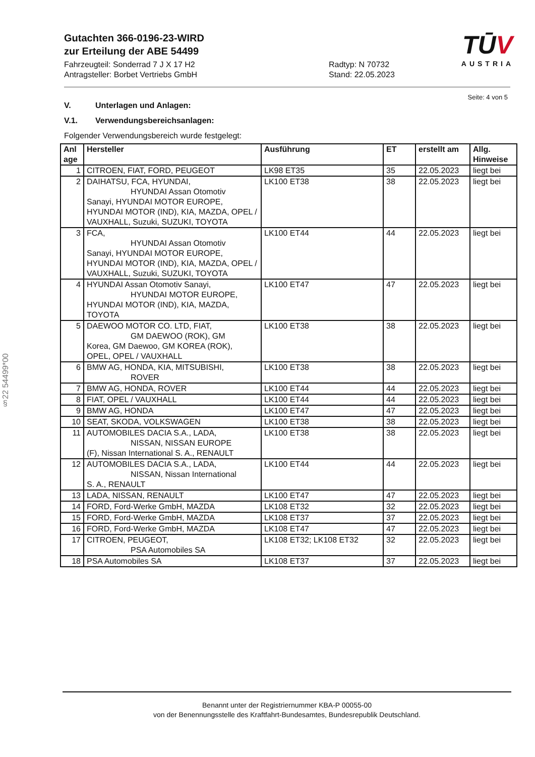TŪV
AUSTRIA
Gutachten 366-0196-23-WIRD
zur Erteilung der ABE 54499
Fahrzeugteil: Sonderrad 7 J X 17 H2
Antragsteller: Borbet Vertriebs GmbH
Radtyp: N 70732
Stand: 22.05.2023
Seite: 4 von 5
V. Unterlagen und Anlagen:
V.1. Verwendungsbereichsanlagen:
Folgender Verwendungsbereich wurde festgelegt:
| Anl age | Hersteller | Ausführung | ET | erstellt am | Allg. Hinweise |
| --- | --- | --- | --- | --- | --- |
| 1 | CITROEN, FIAT, FORD, PEUGEOT | LK98 ET35 | 35 | 22.05.2023 | liegt bei |
| 2 | DAIHATSU, FCA, HYUNDAI, HYUNDAI Assan Otomotiv Sanayi, HYUNDAI MOTOR EUROPE, HYUNDAI MOTOR (IND), KIA, MAZDA, OPEL / VAUXHALL, Suzuki, SUZUKI, TOYOTA | LK100 ET38 | 38 | 22.05.2023 | liegt bei |
| 3 | FCA, HYUNDAI Assan Otomotiv Sanayi, HYUNDAI MOTOR EUROPE, HYUNDAI MOTOR (IND), KIA, MAZDA, OPEL / VAUXHALL, Suzuki, SUZUKI, TOYOTA | LK100 ET44 | 44 | 22.05.2023 | liegt bei |
| 4 | HYUNDAI Assan Otomotiv Sanayi, HYUNDAI MOTOR EUROPE, HYUNDAI MOTOR (IND), KIA, MAZDA, TOYOTA | LK100 ET47 | 47 | 22.05.2023 | liegt bei |
| 5 | DAEWOO MOTOR CO. LTD, FIAT, GM DAEWOO (ROK), GM Korea, GM Daewoo, GM KOREA (ROK), OPEL, OPEL / VAUXHALL | LK100 ET38 | 38 | 22.05.2023 | liegt bei |
| 6 | BMW AG, HONDA, KIA, MITSUBISHI, ROVER | LK100 ET38 | 38 | 22.05.2023 | liegt bei |
| 7 | BMW AG, HONDA, ROVER | LK100 ET44 | 44 | 22.05.2023 | liegt bei |
| 8 | FIAT, OPEL / VAUXHALL | LK100 ET44 | 44 | 22.05.2023 | liegt bei |
| 9 | BMW AG, HONDA | LK100 ET47 | 47 | 22.05.2023 | liegt bei |
| 10 | SEAT, SKODA, VOLKSWAGEN | LK100 ET38 | 38 | 22.05.2023 | liegt bei |
| 11 | AUTOMOBILES DACIA S.A., LADA, NISSAN, NISSAN EUROPE (F), Nissan International S. A., RENAULT | LK100 ET38 | 38 | 22.05.2023 | liegt bei |
| 12 | AUTOMOBILES DACIA S.A., LADA, NISSAN, Nissan International S. A., RENAULT | LK100 ET44 | 44 | 22.05.2023 | liegt bei |
| 13 | LADA, NISSAN, RENAULT | LK100 ET47 | 47 | 22.05.2023 | liegt bei |
| 14 | FORD, Ford-Werke GmbH, MAZDA | LK108 ET32 | 32 | 22.05.2023 | liegt bei |
| 15 | FORD, Ford-Werke GmbH, MAZDA | LK108 ET37 | 37 | 22.05.2023 | liegt bei |
| 16 | FORD, Ford-Werke GmbH, MAZDA | LK108 ET47 | 47 | 22.05.2023 | liegt bei |
| 17 | CITROEN, PEUGEOT, PSA Automobiles SA | LK108 ET32; LK108 ET32 | 32 | 22.05.2023 | liegt bei |
| 18 | PSA Automobiles SA | LK108 ET37 | 37 | 22.05.2023 | liegt bei |
§22 54499*00
Benannt unter der Registriernummer KBA-P 00055-00
von der Benennungsstelle des Kraftfahrt-Bundesamtes, Bundesrepublik Deutschland.